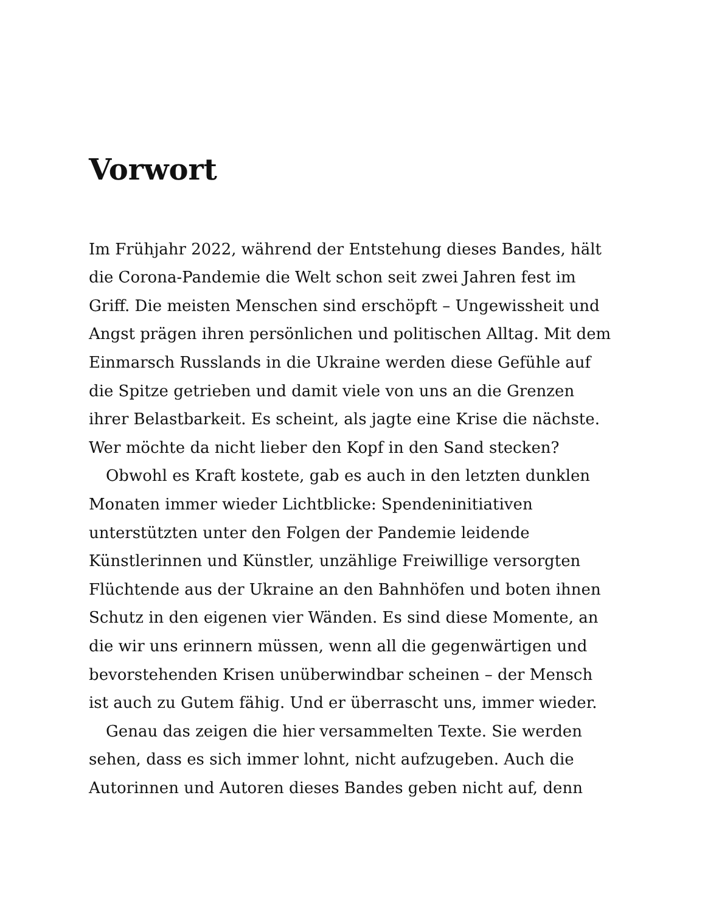Vorwort
Im Frühjahr 2022, während der Entstehung dieses Bandes, hält die Corona-Pandemie die Welt schon seit zwei Jahren fest im Griff. Die meisten Menschen sind erschöpft – Ungewissheit und Angst prägen ihren persönlichen und politischen Alltag. Mit dem Einmarsch Russlands in die Ukraine werden diese Gefühle auf die Spitze getrieben und damit viele von uns an die Grenzen ihrer Belastbarkeit. Es scheint, als jagte eine Krise die nächste. Wer möchte da nicht lieber den Kopf in den Sand stecken?
Obwohl es Kraft kostete, gab es auch in den letzten dunklen Monaten immer wieder Lichtblicke: Spendeninitiativen unterstützten unter den Folgen der Pandemie leidende Künstlerinnen und Künstler, unzählige Freiwillige versorgten Flüchtende aus der Ukraine an den Bahnhöfen und boten ihnen Schutz in den eigenen vier Wänden. Es sind diese Momente, an die wir uns erinnern müssen, wenn all die gegenwärtigen und bevorstehenden Krisen unüberwindbar scheinen – der Mensch ist auch zu Gutem fähig. Und er überrascht uns, immer wieder.
Genau das zeigen die hier versammelten Texte. Sie werden sehen, dass es sich immer lohnt, nicht aufzugeben. Auch die Autorinnen und Autoren dieses Bandes geben nicht auf, denn